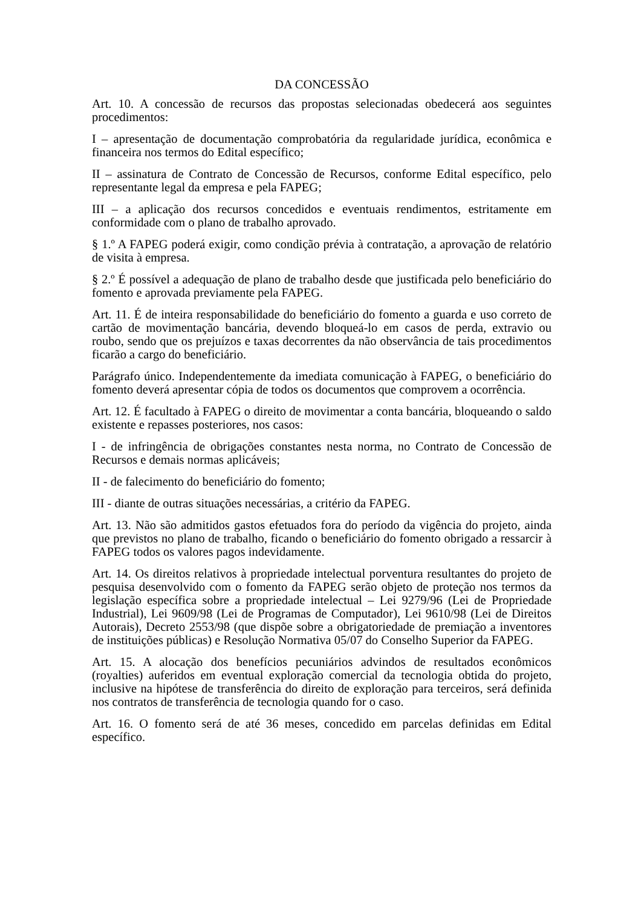DA CONCESSÃO
Art. 10. A concessão de recursos das propostas selecionadas obedecerá aos seguintes procedimentos:
I – apresentação de documentação comprobatória da regularidade jurídica, econômica e financeira nos termos do Edital específico;
II – assinatura de Contrato de Concessão de Recursos, conforme Edital específico, pelo representante legal da empresa e pela FAPEG;
III – a aplicação dos recursos concedidos e eventuais rendimentos, estritamente em conformidade com o plano de trabalho aprovado.
§ 1.º A FAPEG poderá exigir, como condição prévia à contratação, a aprovação de relatório de visita à empresa.
§ 2.º É possível a adequação de plano de trabalho desde que justificada pelo beneficiário do fomento e aprovada previamente pela FAPEG.
Art. 11. É de inteira responsabilidade do beneficiário do fomento a guarda e uso correto de cartão de movimentação bancária, devendo bloqueá-lo em casos de perda, extravio ou roubo, sendo que os prejuízos e taxas decorrentes da não observância de tais procedimentos ficarão a cargo do beneficiário.
Parágrafo único. Independentemente da imediata comunicação à FAPEG, o beneficiário do fomento deverá apresentar cópia de todos os documentos que comprovem a ocorrência.
Art. 12. É facultado à FAPEG o direito de movimentar a conta bancária, bloqueando o saldo existente e repasses posteriores, nos casos:
I - de infringência de obrigações constantes nesta norma, no Contrato de Concessão de Recursos e demais normas aplicáveis;
II - de falecimento do beneficiário do fomento;
III - diante de outras situações necessárias, a critério da FAPEG.
Art. 13. Não são admitidos gastos efetuados fora do período da vigência do projeto, ainda que previstos no plano de trabalho, ficando o beneficiário do fomento obrigado a ressarcir à FAPEG todos os valores pagos indevidamente.
Art. 14. Os direitos relativos à propriedade intelectual porventura resultantes do projeto de pesquisa desenvolvido com o fomento da FAPEG serão objeto de proteção nos termos da legislação específica sobre a propriedade intelectual – Lei 9279/96 (Lei de Propriedade Industrial), Lei 9609/98 (Lei de Programas de Computador), Lei 9610/98 (Lei de Direitos Autorais), Decreto 2553/98 (que dispõe sobre a obrigatoriedade de premiação a inventores de instituições públicas) e Resolução Normativa 05/07 do Conselho Superior da FAPEG.
Art. 15. A alocação dos benefícios pecuniários advindos de resultados econômicos (royalties) auferidos em eventual exploração comercial da tecnologia obtida do projeto, inclusive na hipótese de transferência do direito de exploração para terceiros, será definida nos contratos de transferência de tecnologia quando for o caso.
Art. 16. O fomento será de até 36 meses, concedido em parcelas definidas em Edital específico.